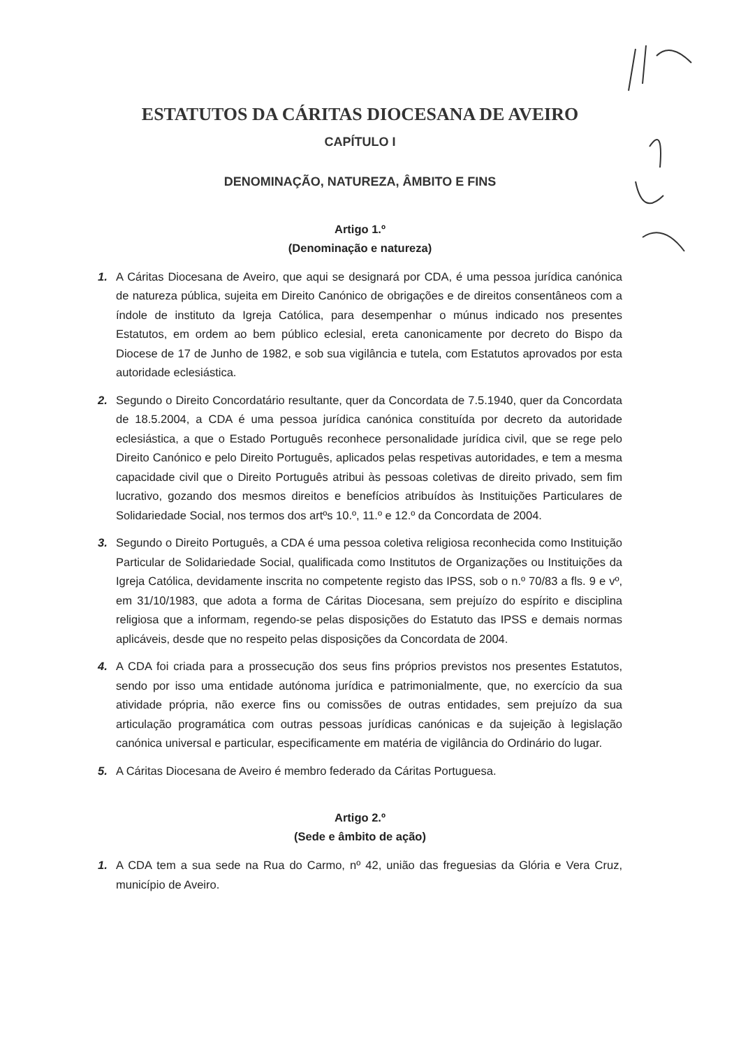ESTATUTOS DA CÁRITAS DIOCESANA DE AVEIRO
CAPÍTULO I
DENOMINAÇÃO, NATUREZA, ÂMBITO E FINS
Artigo 1.º
(Denominação e natureza)
1. A Cáritas Diocesana de Aveiro, que aqui se designará por CDA, é uma pessoa jurídica canónica de natureza pública, sujeita em Direito Canónico de obrigações e de direitos consentâneos com a índole de instituto da Igreja Católica, para desempenhar o múnus indicado nos presentes Estatutos, em ordem ao bem público eclesial, ereta canonicamente por decreto do Bispo da Diocese de 17 de Junho de 1982, e sob sua vigilância e tutela, com Estatutos aprovados por esta autoridade eclesiástica.
2. Segundo o Direito Concordatário resultante, quer da Concordata de 7.5.1940, quer da Concordata de 18.5.2004, a CDA é uma pessoa jurídica canónica constituída por decreto da autoridade eclesiástica, a que o Estado Português reconhece personalidade jurídica civil, que se rege pelo Direito Canónico e pelo Direito Português, aplicados pelas respetivas autoridades, e tem a mesma capacidade civil que o Direito Português atribui às pessoas coletivas de direito privado, sem fim lucrativo, gozando dos mesmos direitos e benefícios atribuídos às Instituições Particulares de Solidariedade Social, nos termos dos artºs 10.º, 11.º e 12.º da Concordata de 2004.
3. Segundo o Direito Português, a CDA é uma pessoa coletiva religiosa reconhecida como Instituição Particular de Solidariedade Social, qualificada como Institutos de Organizações ou Instituições da Igreja Católica, devidamente inscrita no competente registo das IPSS, sob o n.º 70/83 a fls. 9 e vº, em 31/10/1983, que adota a forma de Cáritas Diocesana, sem prejuízo do espírito e disciplina religiosa que a informam, regendo-se pelas disposições do Estatuto das IPSS e demais normas aplicáveis, desde que no respeito pelas disposições da Concordata de 2004.
4. A CDA foi criada para a prossecução dos seus fins próprios previstos nos presentes Estatutos, sendo por isso uma entidade autónoma jurídica e patrimonialmente, que, no exercício da sua atividade própria, não exerce fins ou comissões de outras entidades, sem prejuízo da sua articulação programática com outras pessoas jurídicas canónicas e da sujeição à legislação canónica universal e particular, especificamente em matéria de vigilância do Ordinário do lugar.
5. A Cáritas Diocesana de Aveiro é membro federado da Cáritas Portuguesa.
Artigo 2.º
(Sede e âmbito de ação)
1. A CDA tem a sua sede na Rua do Carmo, nº 42, união das freguesias da Glória e Vera Cruz, município de Aveiro.